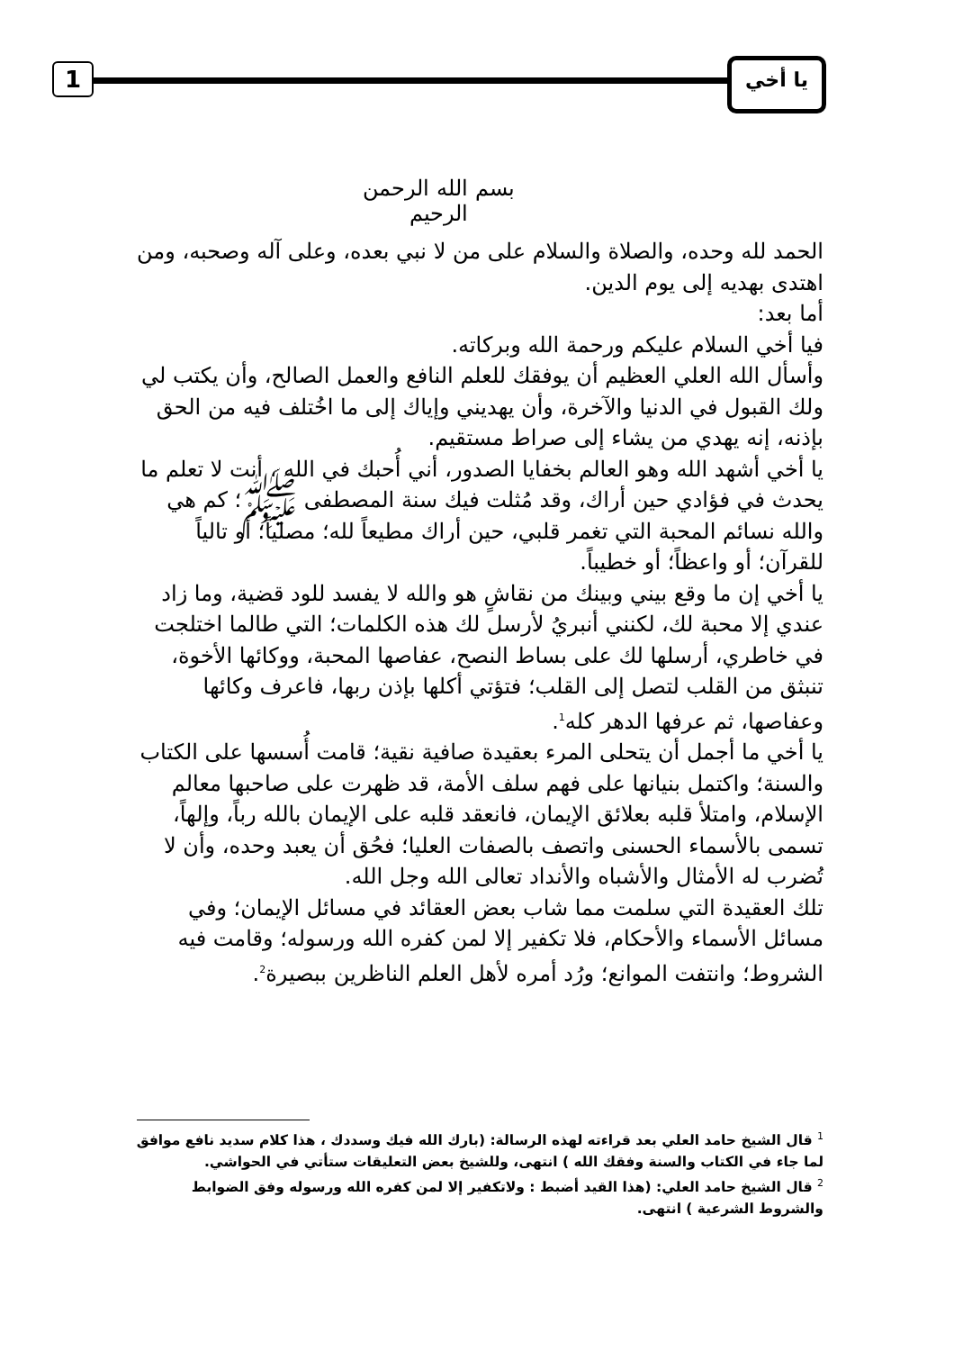1 يا أخي
بسم الله الرحمن الرحيم
الحمد لله وحده، والصلاة والسلام على من لا نبي بعده، وعلى آله وصحبه، ومن اهتدى بهديه إلى يوم الدين.
أما بعد:
فيا أخي السلام عليكم ورحمة الله وبركاته.
وأسأل الله العلي العظيم أن يوفقك للعلم النافع والعمل الصالح، وأن يكتب لي ولك القبول في الدنيا والآخرة، وأن يهديني وإياك إلى ما اخُتلف فيه من الحق بإذنه، إنه يهدي من يشاء إلى صراط مستقيم.
يا أخي أشهد الله وهو العالم بخفايا الصدور، أني أُحبك في الله ، أنت لا تعلم ما يحدث في فؤادي حين أراك، وقد مُثلت فيك سنة المصطفى ﷺ؛ كم هي والله نسائم المحبة التي تغمر قلبي، حين أراك مطيعاً لله؛ مصلياً؛ أو تالياً للقرآن؛ أو واعظاً؛ أو خطيباً.
يا أخي إن ما وقع بيني وبينك من نقاشٍ هو والله لا يفسد للود قضية، وما زاد عندي إلا محبة لك، لكنني أنبريُ لأرسل لك هذه الكلمات؛ التي طالما اختلجت في خاطري، أرسلها لك على بساط النصح، عفاصها المحبة، ووكائها الأخوة، تنبثق من القلب لتصل إلى القلب؛ فتؤتي أكلها بإذن ربها، فاعرف وكائها وعفاصها، ثم عرفها الدهر كله<sup>1</sup>.
يا أخي ما أجمل أن يتحلى المرء بعقيدة صافية نقية؛ قامت أُسسها على الكتاب والسنة؛ واكتمل بنيانها على فهم سلف الأمة، قد ظهرت على صاحبها معالم الإسلام، وامتلأ قلبه بعلائق الإيمان، فانعقد قلبه على الإيمان بالله رباً، وإلهاً، تسمى بالأسماء الحسنى واتصف بالصفات العليا؛ فحُق أن يعبد وحده، وأن لا تُضرب له الأمثال والأشباه والأنداد تعالى الله وجل الله.
تلك العقيدة التي سلمت مما شاب بعض العقائد في مسائل الإيمان؛ وفي مسائل الأسماء والأحكام، فلا تكفير إلا لمن كفره الله ورسوله؛ وقامت فيه الشروط؛ وانتفت الموانع؛ ورُد أمره لأهل العلم الناظرين ببصيرة<sup>2</sup>.
<sup>1</sup> قال الشيخ حامد العلي بعد قراءته لهذه الرسالة: (بارك الله فيك وسددك ، هذا كلام سديد نافع موافق لما جاء في الكتاب والسنة وفقك الله ) انتهى، وللشيخ بعض التعليقات ستأتي في الحواشي.
<sup>2</sup> قال الشيخ حامد العلي: (هذا القيد أضبط : ولاتكفير إلا لمن كفره الله ورسوله وفق الضوابط والشروط الشرعية ) انتهى.